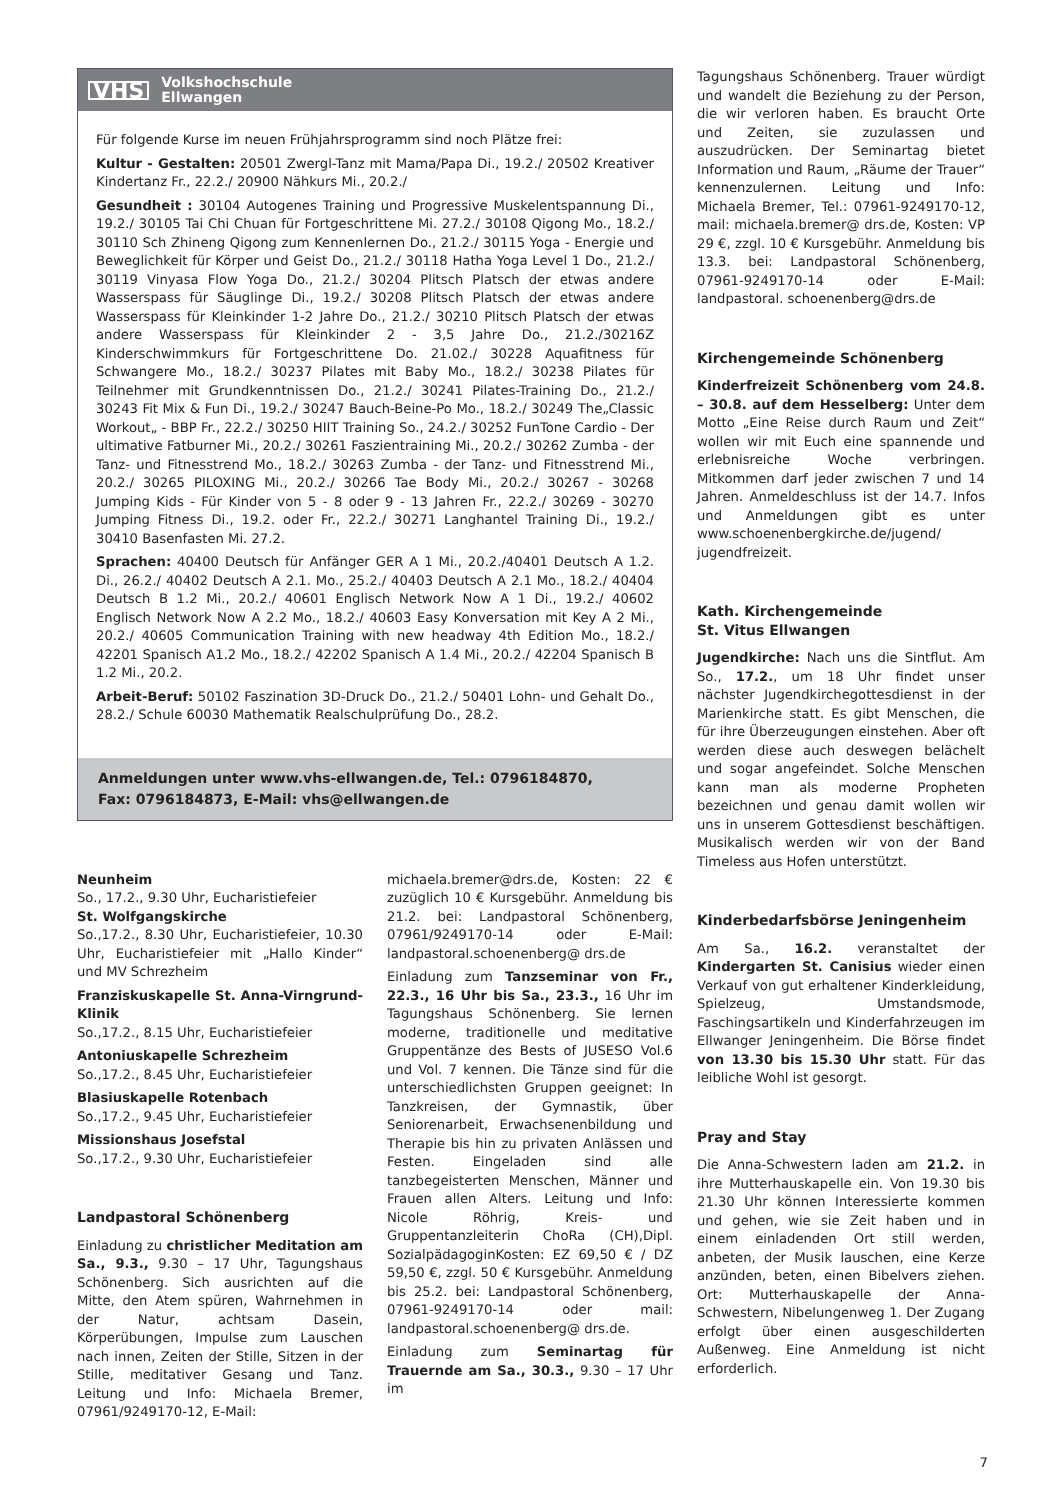VHS Volkshochschule
Ellwangen
Für folgende Kurse im neuen Frühjahrsprogramm sind noch Plätze frei:
Kultur - Gestalten: 20501 Zwergl-Tanz mit Mama/Papa Di., 19.2./ 20502 Kreativer Kindertanz Fr., 22.2./ 20900 Nähkurs Mi., 20.2./
Gesundheit : 30104 Autogenes Training und Progressive Muskelentspannung Di., 19.2./ 30105 Tai Chi Chuan für Fortgeschrittene Mi. 27.2./ 30108 Qigong Mo., 18.2./ 30110 Sch Zhineng Qigong zum Kennenlernen Do., 21.2./ 30115 Yoga - Energie und Beweglichkeit für Körper und Geist Do., 21.2./ 30118 Hatha Yoga Level 1 Do., 21.2./ 30119 Vinyasa Flow Yoga Do., 21.2./ 30204 Plitsch Platsch der etwas andere Wasserspass für Säuglinge Di., 19.2./ 30208 Plitsch Platsch der etwas andere Wasserspass für Kleinkinder 1-2 Jahre Do., 21.2./ 30210 Plitsch Platsch der etwas andere Wasserspass für Kleinkinder 2 - 3,5 Jahre Do., 21.2./30216Z Kinderschwimmkurs für Fortgeschrittene Do. 21.02./ 30228 Aquafitness für Schwangere Mo., 18.2./ 30237 Pilates mit Baby Mo., 18.2./ 30238 Pilates für Teilnehmer mit Grundkenntnissen Do., 21.2./ 30241 Pilates-Training Do., 21.2./ 30243 Fit Mix & Fun Di., 19.2./ 30247 Bauch-Beine-Po Mo., 18.2./ 30249 The„Classic Workout„ - BBP Fr., 22.2./ 30250 HIIT Training So., 24.2./ 30252 FunTone Cardio - Der ultimative Fatburner Mi., 20.2./ 30261 Faszientraining Mi., 20.2./ 30262 Zumba - der Tanz- und Fitnesstrend Mo., 18.2./ 30263 Zumba - der Tanz- und Fitnesstrend Mi., 20.2./ 30265 PILOXING Mi., 20.2./ 30266 Tae Body Mi., 20.2./ 30267 - 30268 Jumping Kids - Für Kinder von 5 - 8 oder 9 - 13 Jahren Fr., 22.2./ 30269 - 30270 Jumping Fitness Di., 19.2. oder Fr., 22.2./ 30271 Langhantel Training Di., 19.2./ 30410 Basenfasten Mi. 27.2.
Sprachen: 40400 Deutsch für Anfänger GER A 1 Mi., 20.2./40401 Deutsch A 1.2. Di., 26.2./ 40402 Deutsch A 2.1. Mo., 25.2./ 40403 Deutsch A 2.1 Mo., 18.2./ 40404 Deutsch B 1.2 Mi., 20.2./ 40601 Englisch Network Now A 1 Di., 19.2./ 40602 Englisch Network Now A 2.2 Mo., 18.2./ 40603 Easy Konversation mit Key A 2 Mi., 20.2./ 40605 Communication Training with new headway 4th Edition Mo., 18.2./ 42201 Spanisch A1.2 Mo., 18.2./ 42202 Spanisch A 1.4 Mi., 20.2./ 42204 Spanisch B 1.2 Mi., 20.2.
Arbeit-Beruf: 50102 Faszination 3D-Druck Do., 21.2./ 50401 Lohn- und Gehalt Do., 28.2./ Schule 60030 Mathematik Realschulprüfung Do., 28.2.
Anmeldungen unter www.vhs-ellwangen.de, Tel.: 0796184870,
Fax: 0796184873, E-Mail: vhs@ellwangen.de
Neunheim
So., 17.2., 9.30 Uhr, Eucharistiefeier
St. Wolfgangskirche
So.,17.2., 8.30 Uhr, Eucharistiefeier, 10.30 Uhr, Eucharistiefeier mit „Hallo Kinder“ und MV Schrezheim
Franziskuskapelle St. Anna-Virngrund-Klinik
So.,17.2., 8.15 Uhr, Eucharistiefeier
Antoniuskapelle Schrezheim
So.,17.2., 8.45 Uhr, Eucharistiefeier
Blasiuskapelle Rotenbach
So.,17.2., 9.45 Uhr, Eucharistiefeier
Missionshaus Josefstal
So.,17.2., 9.30 Uhr, Eucharistiefeier
Landpastoral Schönenberg
Einladung zu christlicher Meditation am Sa., 9.3., 9.30 – 17 Uhr, Tagungshaus Schönenberg. Sich ausrichten auf die Mitte, den Atem spüren, Wahrnehmen in der Natur, achtsam Dasein, Körperübungen, Impulse zum Lauschen nach innen, Zeiten der Stille, Sitzen in der Stille, meditativer Gesang und Tanz. Leitung und Info: Michaela Bremer, 07961/9249170-12, E-Mail:
michaela.bremer@drs.de, Kosten: 22 € zuzüglich 10 € Kursgebühr. Anmeldung bis 21.2. bei: Landpastoral Schönenberg, 07961/9249170-14 oder E-Mail: landpastoral.schoenenberg@ drs.de
Einladung zum Tanzseminar von Fr., 22.3., 16 Uhr bis Sa., 23.3., 16 Uhr im Tagungshaus Schönenberg. Sie lernen moderne, traditionelle und meditative Gruppentänze des Bests of JUSESO Vol.6 und Vol. 7 kennen. Die Tänze sind für die unterschiedlichsten Gruppen geeignet: In Tanzkreisen, der Gymnastik, über Seniorenarbeit, Erwachsenenbildung und Therapie bis hin zu privaten Anlässen und Festen. Eingeladen sind alle tanzbegeisterten Menschen, Männer und Frauen allen Alters. Leitung und Info: Nicole Röhrig, Kreis- und Gruppentanzleiterin ChoRa (CH),Dipl. SozialpädagoginKosten: EZ 69,50 € / DZ 59,50 €, zzgl. 50 € Kursgebühr. Anmeldung bis 25.2. bei: Landpastoral Schönenberg, 07961-9249170-14 oder mail: landpastoral.schoenenberg@ drs.de.
Einladung zum Seminartag für Trauernde am Sa., 30.3., 9.30 – 17 Uhr im
Tagungshaus Schönenberg. Trauer würdigt und wandelt die Beziehung zu der Person, die wir verloren haben. Es braucht Orte und Zeiten, sie zuzulassen und auszudrücken. Der Seminartag bietet Information und Raum, „Räume der Trauer“ kennenzulernen. Leitung und Info: Michaela Bremer, Tel.: 07961-9249170-12, mail: michaela.bremer@ drs.de, Kosten: VP 29 €, zzgl. 10 € Kursgebühr. Anmeldung bis 13.3. bei: Landpastoral Schönenberg, 07961-9249170-14 oder E-Mail: landpastoral. schoenenberg@drs.de
Kirchengemeinde Schönenberg
Kinderfreizeit Schönenberg vom 24.8. – 30.8. auf dem Hesselberg: Unter dem Motto „Eine Reise durch Raum und Zeit“ wollen wir mit Euch eine spannende und erlebnisreiche Woche verbringen. Mitkommen darf jeder zwischen 7 und 14 Jahren. Anmeldeschluss ist der 14.7. Infos und Anmeldungen gibt es unter www.schoenenbergkirche.de/jugend/ jugendfreizeit.
Kath. Kirchengemeinde
St. Vitus Ellwangen
Jugendkirche: Nach uns die Sintflut. Am So., 17.2., um 18 Uhr findet unser nächster Jugendkirchegottesdienst in der Marienkirche statt. Es gibt Menschen, die für ihre Überzeugungen einstehen. Aber oft werden diese auch deswegen belächelt und sogar angefeindet. Solche Menschen kann man als moderne Propheten bezeichnen und genau damit wollen wir uns in unserem Gottesdienst beschäftigen. Musikalisch werden wir von der Band Timeless aus Hofen unterstützt.
Kinderbedarfsbörse Jeningenheim
Am Sa., 16.2. veranstaltet der Kindergarten St. Canisius wieder einen Verkauf von gut erhaltener Kinderkleidung, Spielzeug, Umstandsmode, Faschingsartikeln und Kinderfahrzeugen im Ellwanger Jeningenheim. Die Börse findet von 13.30 bis 15.30 Uhr statt. Für das leibliche Wohl ist gesorgt.
Pray and Stay
Die Anna-Schwestern laden am 21.2. in ihre Mutterhauskapelle ein. Von 19.30 bis 21.30 Uhr können Interessierte kommen und gehen, wie sie Zeit haben und in einem einladenden Ort still werden, anbeten, der Musik lauschen, eine Kerze anzünden, beten, einen Bibelvers ziehen. Ort: Mutterhauskapelle der Anna-Schwestern, Nibelungenweg 1. Der Zugang erfolgt über einen ausgeschilderten Außenweg. Eine Anmeldung ist nicht erforderlich.
7